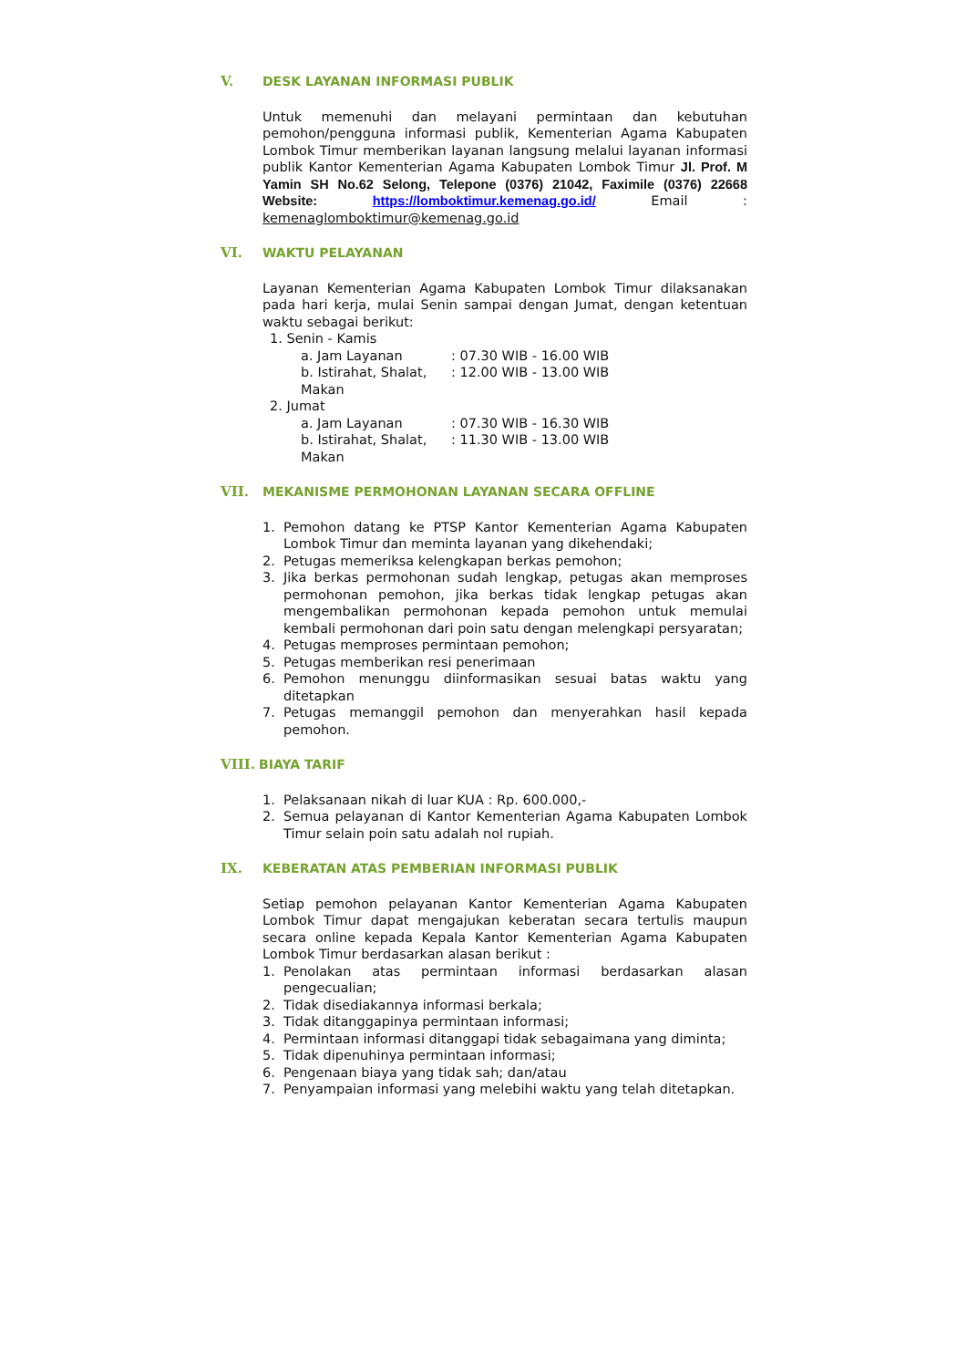V. DESK LAYANAN INFORMASI PUBLIK
Untuk memenuhi dan melayani permintaan dan kebutuhan pemohon/pengguna informasi publik, Kementerian Agama Kabupaten Lombok Timur memberikan layanan langsung melalui layanan informasi publik Kantor Kementerian Agama Kabupaten Lombok Timur Jl. Prof. M Yamin SH No.62 Selong, Telepone (0376) 21042, Faximile (0376) 22668 Website: https://lomboktimur.kemenag.go.id/ Email : kemenaglomboktimur@kemenag.go.id
VI. WAKTU PELAYANAN
Layanan Kementerian Agama Kabupaten Lombok Timur dilaksanakan pada hari kerja, mulai Senin sampai dengan Jumat, dengan ketentuan waktu sebagai berikut:
1. Senin - Kamis
a. Jam Layanan: 07.30 WIB - 16.00 WIB
b. Istirahat, Shalat, Makan: 12.00 WIB - 13.00 WIB
2. Jumat
a. Jam Layanan: 07.30 WIB - 16.30 WIB
b. Istirahat, Shalat, Makan: 11.30 WIB - 13.00 WIB
VII. MEKANISME PERMOHONAN LAYANAN SECARA OFFLINE
1. Pemohon datang ke PTSP Kantor Kementerian Agama Kabupaten Lombok Timur dan meminta layanan yang dikehendaki;
2. Petugas memeriksa kelengkapan berkas pemohon;
3. Jika berkas permohonan sudah lengkap, petugas akan memproses permohonan pemohon, jika berkas tidak lengkap petugas akan mengembalikan permohonan kepada pemohon untuk memulai kembali permohonan dari poin satu dengan melengkapi persyaratan;
4. Petugas memproses permintaan pemohon;
5. Petugas memberikan resi penerimaan
6. Pemohon menunggu diinformasikan sesuai batas waktu yang ditetapkan
7. Petugas memanggil pemohon dan menyerahkan hasil kepada pemohon.
VIII. BIAYA TARIF
1. Pelaksanaan nikah di luar KUA : Rp. 600.000,-
2. Semua pelayanan di Kantor Kementerian Agama Kabupaten Lombok Timur selain poin satu adalah nol rupiah.
IX. KEBERATAN ATAS PEMBERIAN INFORMASI PUBLIK
Setiap pemohon pelayanan Kantor Kementerian Agama Kabupaten Lombok Timur dapat mengajukan keberatan secara tertulis maupun secara online kepada Kepala Kantor Kementerian Agama Kabupaten Lombok Timur berdasarkan alasan berikut :
1. Penolakan atas permintaan informasi berdasarkan alasan pengecualian;
2. Tidak disediakannya informasi berkala;
3. Tidak ditanggapinya permintaan informasi;
4. Permintaan informasi ditanggapi tidak sebagaimana yang diminta;
5. Tidak dipenuhinya permintaan informasi;
6. Pengenaan biaya yang tidak sah; dan/atau
7. Penyampaian informasi yang melebihi waktu yang telah ditetapkan.